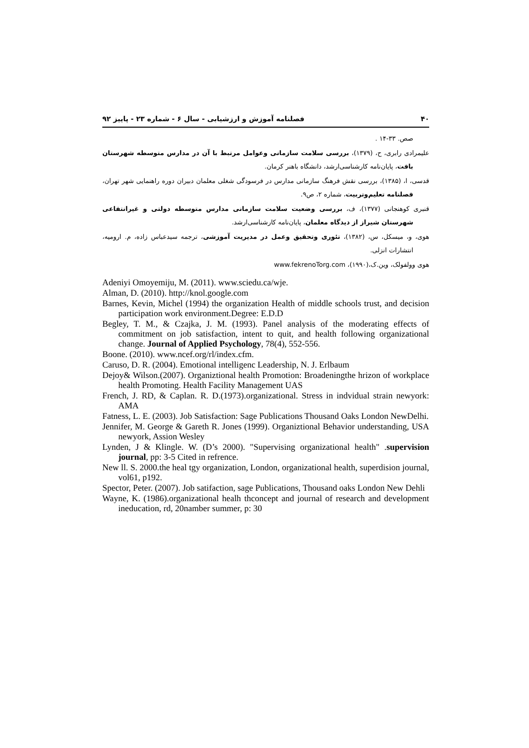۴۰ فصلنامه آموزش و ارزشیابی - سال ۶ - شماره ۲۳ - پاییز ۹۲
صص. ۳۳-۱۴ .
علیمرادی رابری، ح، (۱۳۷۹)، بررسی سلامت سازمانی وعوامل مرتبط با آن در مدارس متوسطه شهرستان بافت، پایان‌نامه کارشناسی‌ارشد، دانشگاه باهنر کرمان.
قدسی، ا، (۱۳۸۵)، بررسی نقش فرهنگ سازمانی مدارس در فرسودگی شغلی معلمان دبیران دوره راهنمایی شهر تهران، فصلنامه تعلیم‌وتربیت، شماره ۲، ص۹.
قنبری کوهنجانی (۱۳۷۷)، ف، بررسی وضعیت سلامت سازمانی مدارس متوسطه دولتی و غیرانتفاعی شهرستان شیراز از دیدگاه معلمان، پایان‌نامه کارشناسی‌ارشد.
هوی، و، میسکل، س، (۱۳۸۲)، تئوری وتحقیق وعمل در مدیریت آموزشی، ترجمه سیدعباس زاده، م. ارومیه، انتشارات انزلی.
هوی وولفولک، وین.ک،(۱۹۹۰)، www.fekrenoTorg.com
Adeniyi Omoyemiju, M. (2011). www.sciedu.ca/wje.
Alman, D. (2010). http://knol.google.com
Barnes, Kevin, Michel (1994) the organization Health of middle schools trust, and decision participation work environment.Degree: E.D.D
Begley, T. M., & Czajka, J. M. (1993). Panel analysis of the moderating effects of commitment on job satisfaction, intent to quit, and health following organizational change. Journal of Applied Psychology, 78(4), 552-556.
Boone. (2010). www.ncef.org/rl/index.cfm.
Caruso, D. R. (2004). Emotional intelligenc Leadership, N. J. Erlbaum
Dejoy& Wilson.(2007). Organiztional health Promotion: Broadeningthe hrizon of workplace health Promoting. Health Facility Management UAS
French, J. RD, & Caplan. R. D.(1973).organizational. Stress in indvidual strain newyork: AMA
Fatness, L. E. (2003). Job Satisfaction: Sage Publications Thousand Oaks London NewDelhi.
Jennifer, M. George & Gareth R. Jones (1999). Organiztional Behavior understanding, USA newyork, Assion Wesley
Lynden, J & Klingle. W. (D’s 2000). "Supervising organizational health" .supervision journal, pp: 3-5 Cited in refrence.
New ll. S. 2000.the heal tgy organization, London, organizational health, superdision journal, vol61, p192.
Spector, Peter. (2007). Job satifaction, sage Publications, Thousand oaks London New Dehli
Wayne, K. (1986).organizational healh thconcept and journal of research and development ineducation, rd, 20namber summer, p: 30